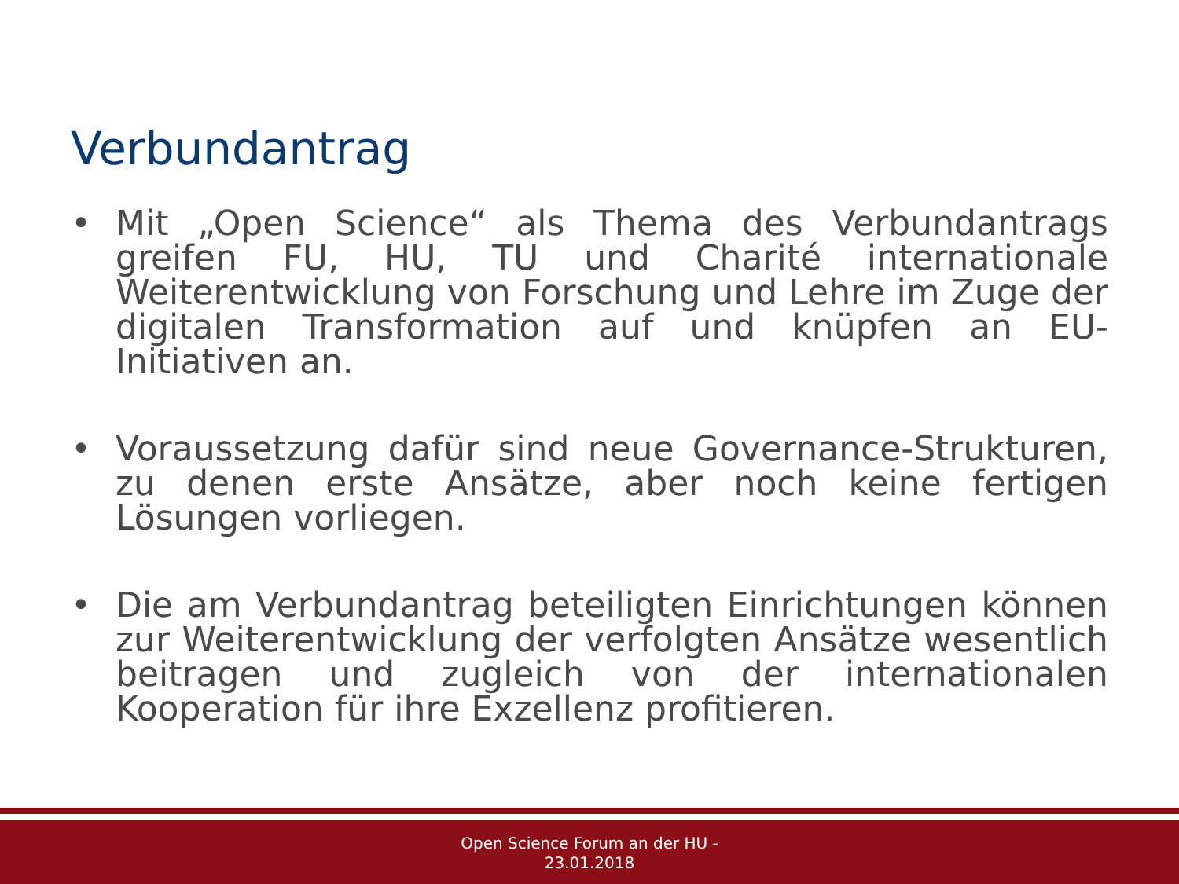Verbundantrag
• Mit „Open Science“ als Thema des Verbundantrags greifen FU, HU, TU und Charité internationale Weiterentwicklung von Forschung und Lehre im Zuge der digitalen Transformation auf und knüpfen an EU-Initiativen an.
• Voraussetzung dafür sind neue Governance-Strukturen, zu denen erste Ansätze, aber noch keine fertigen Lösungen vorliegen.
• Die am Verbundantrag beteiligten Einrichtungen können zur Weiterentwicklung der verfolgten Ansätze wesentlich beitragen und zugleich von der internationalen Kooperation für ihre Exzellenz profitieren.
Open Science Forum an der HU -
23.01.2018